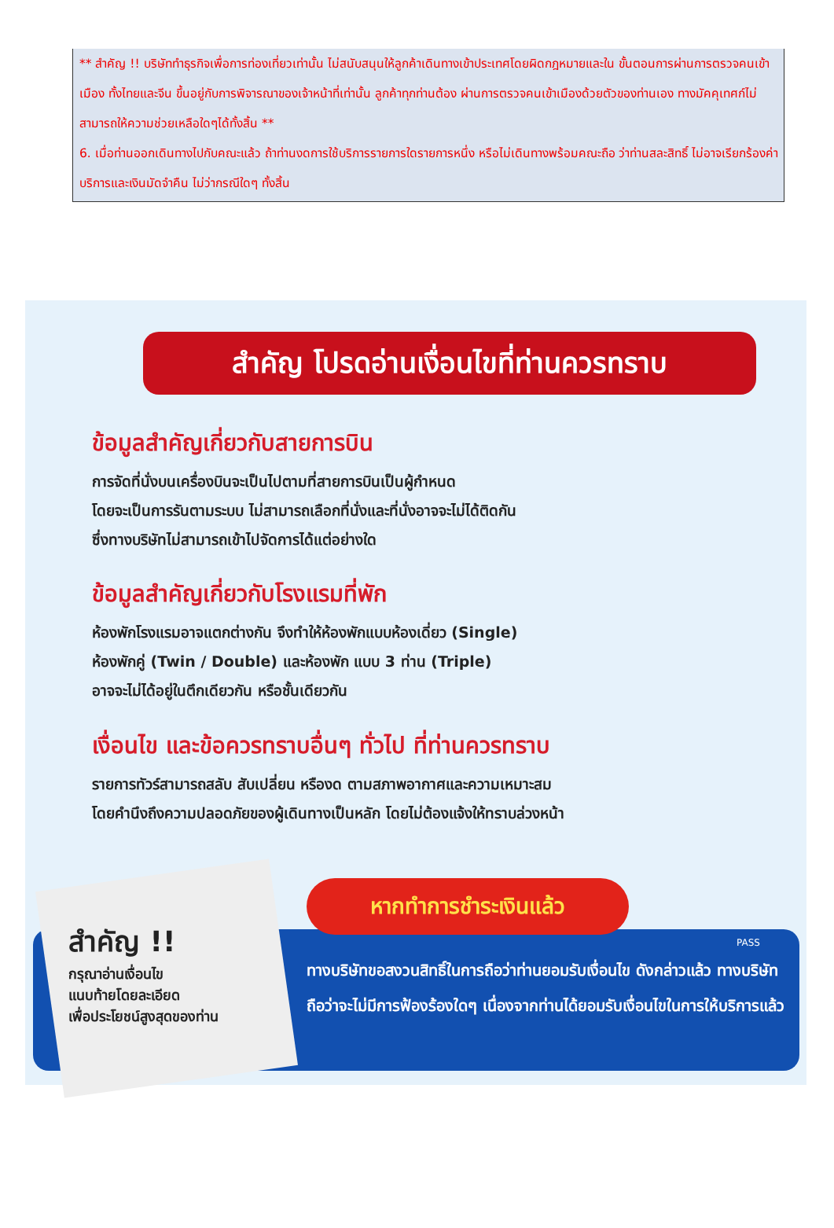** สำคัญ !! บริษัททำธุรกิจเพื่อการท่องเที่ยวเท่านั้น ไม่สนับสนุนให้ลูกค้าเดินทางเข้าประเทศโดยผิดกฎหมายและใน ขั้นตอนการผ่านการตรวจคนเข้าเมือง ทั้งไทยและจีน ขึ้นอยู่กับการพิจารณาของเจ้าหน้าที่เท่านั้น ลูกค้าทุกท่านต้อง ผ่านการตรวจคนเข้าเมืองด้วยตัวของท่านเอง ทางมัคคุเทศก์ไม่สามารถให้ความช่วยเหลือใดๆได้ทั้งสิ้น **
6. เมื่อท่านออกเดินทางไปกับคณะแล้ว ถ้าท่านงดการใช้บริการรายการใดรายการหนึ่ง หรือไม่เดินทางพร้อมคณะถือ ว่าท่านสละสิทธิ์ ไม่อาจเรียกร้องค่าบริการและเงินมัดจำคืน ไม่ว่ากรณีใดๆ ทั้งสิ้น
สำคัญ โปรดอ่านเงื่อนไขที่ท่านควรทราบ
ข้อมูลสำคัญเกี่ยวกับสายการบิน
การจัดที่นั่งบนเครื่องบินจะเป็นไปตามที่สายการบินเป็นผู้กำหนด
โดยจะเป็นการรันตามระบบ ไม่สามารถเลือกที่นั่งและที่นั่งอาจจะไม่ได้ติดกัน
ซึ่งทางบริษัทไม่สามารถเข้าไปจัดการได้แต่อย่างใด
ข้อมูลสำคัญเกี่ยวกับโรงแรมที่พัก
ห้องพักโรงแรมอาจแตกต่างกัน จึงทำให้ห้องพักแบบห้องเดี่ยว (Single)
ห้องพักคู่ (Twin / Double) และห้องพัก แบบ 3 ท่าน (Triple)
อาจจะไม่ได้อยู่ในตึกเดียวกัน หรือชั้นเดียวกัน
เงื่อนไข และข้อควรทราบอื่นๆ ทั่วไป ที่ท่านควรทราบ
รายการทัวร์สามารถสลับ สับเปลี่ยน หรืองด ตามสภาพอากาศและความเหมาะสม
โดยคำนึงถึงความปลอดภัยของผู้เดินทางเป็นหลัก โดยไม่ต้องแจ้งให้ทราบล่วงหน้า
สำคัญ !!
กรุณาอ่านเงื่อนไข
แนบท้ายโดยละเอียด
เพื่อประโยชน์สูงสุดของท่าน
หากทำการชำระเงินแล้ว
ทางบริษัทขอสงวนสิทธิ์ในการถือว่าท่านยอมรับเงื่อนไข ดังกล่าวแล้ว ทางบริษัทถือว่าจะไม่มีการฟ้องร้องใดๆ เนื่องจากท่านได้ยอมรับเงื่อนไขในการให้บริการแล้ว
PASS